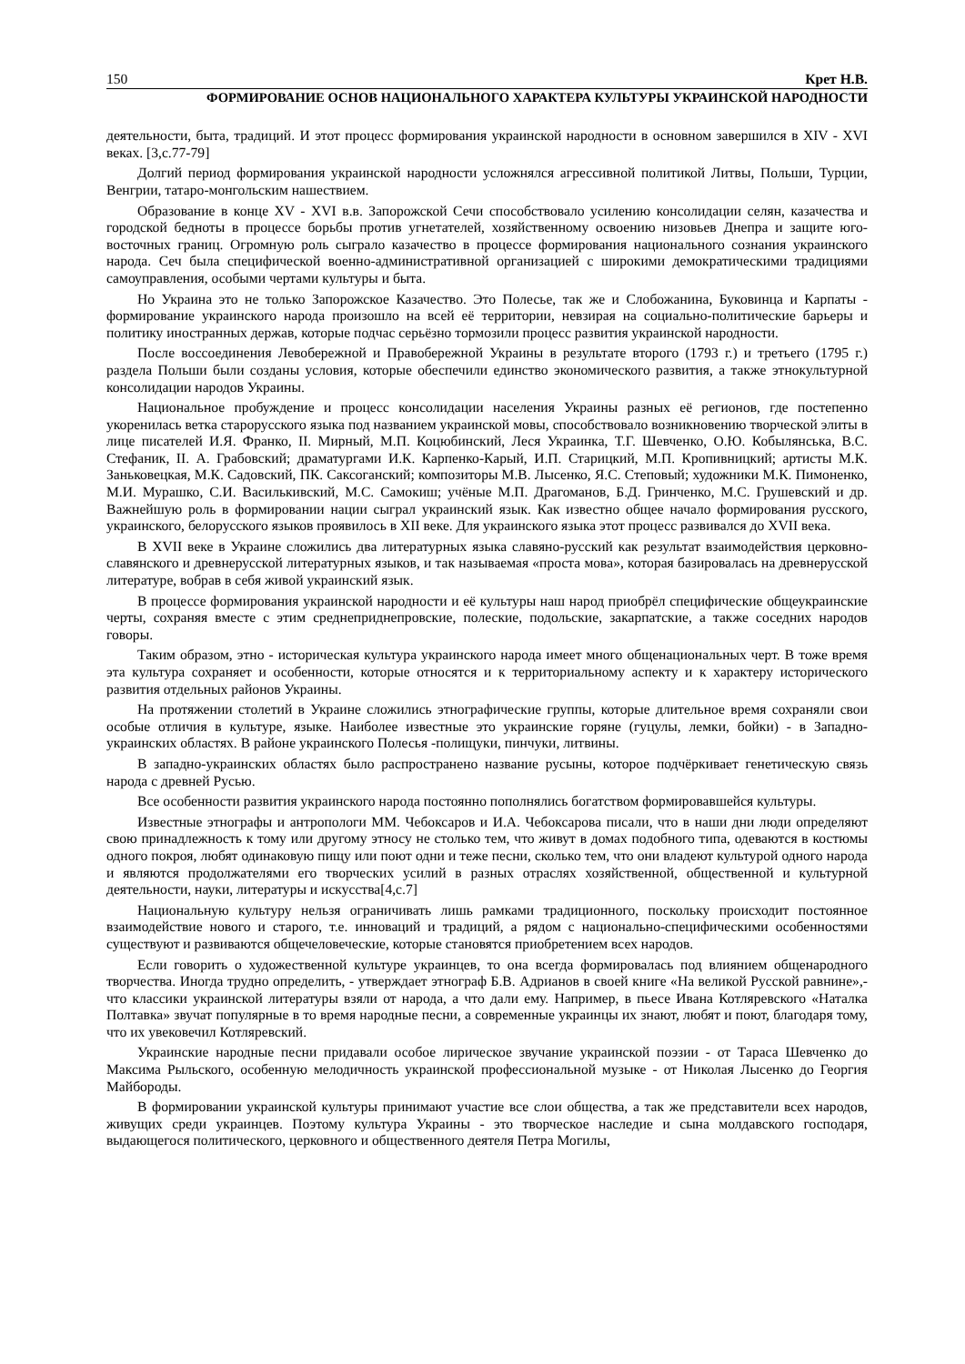150 Крет Н.В.
ФОРМИРОВАНИЕ ОСНОВ НАЦИОНАЛЬНОГО ХАРАКТЕРА КУЛЬТУРЫ УКРАИНСКОЙ НАРОДНОСТИ
деятельности, быта, традиций. И этот процесс формирования украинской народности в основном завершился в XIV - XVI веках. [3,с.77-79]
Долгий период формирования украинской народности усложнялся агрессивной политикой Литвы, Польши, Турции, Венгрии, татаро-монгольским нашествием.
Образование в конце XV - XVI в.в. Запорожской Сечи способствовало усилению консолидации селян, казачества и городской бедноты в процессе борьбы против угнетателей, хозяйственному освоению низовьев Днепра и защите юго-восточных границ. Огромную роль сыграло казачество в процессе формирования национального сознания украинского народа. Сеч была специфической военно-административной организацией с широкими демократическими традициями самоуправления, особыми чертами культуры и быта.
Но Украина это не только Запорожское Казачество. Это Полесье, так же и Слобожанина, Буковинца и Карпаты - формирование украинского народа произошло на всей её территории, невзирая на социально-политические барьеры и политику иностранных держав, которые подчас серьёзно тормозили процесс развития украинской народности.
После воссоединения Левобережной и Правобережной Украины в результате второго (1793 г.) и третьего (1795 г.) раздела Польши были созданы условия, которые обеспечили единство экономического развития, а также этнокультурной консолидации народов Украины.
Национальное пробуждение и процесс консолидации населения Украины разных её регионов, где постепенно укоренилась ветка старорусского языка под названием украинской мовы, способствовало возникновению творческой элиты в лице писателей И.Я. Франко, II. Мирный, М.П. Коцюбинский, Леся Украинка, Т.Г. Шевченко, О.Ю. Кобылянська, В.С. Стефаник, II. А. Грабовский; драматургами И.К. Карпенко-Карый, И.П. Старицкий, М.П. Кропивницкий; артисты М.К. Заньковецкая, М.К. Садовский, ПК. Саксоганский; композиторы М.В. Лысенко, Я.С. Степовый; художники М.К. Пимоненко, М.И. Мурашко, С.И. Василькивский, М.С. Самокиш; учёные М.П. Драгоманов, Б.Д. Гринченко, М.С. Грушевский и др. Важнейшую роль в формировании нации сыграл украинский язык. Как известно общее начало формирования русского, украинского, белорусского языков проявилось в XII веке. Для украинского языка этот процесс развивался до XVII века.
В XVII веке в Украине сложились два литературных языка славяно-русский как результат взаимодействия церковно-славянского и древнерусской литературных языков, и так называемая «проста мова», которая базировалась на древнерусской литературе, вобрав в себя живой украинский язык.
В процессе формирования украинской народности и её культуры наш народ приобрёл специфические общеукраинские черты, сохраняя вместе с этим среднеприднепровские, полеские, подольские, закарпатские, а также соседних народов говоры.
Таким образом, этно - историческая культура украинского народа имеет много общенациональных черт. В тоже время эта культура сохраняет и особенности, которые относятся и к территориальному аспекту и к характеру исторического развития отдельных районов Украины.
На протяжении столетий в Украине сложились этнографические группы, которые длительное время сохраняли свои особые отличия в культуре, языке. Наиболее известные это украинские горяне (гуцулы, лемки, бойки) - в Западно-украинских областях. В районе украинского Полесья -полищуки, пинчуки, литвины.
В западно-украинских областях было распространено название русыны, которое подчёркивает генетическую связь народа с древней Русью.
Все особенности развития украинского народа постоянно пополнялись богатством формировавшейся культуры.
Известные этнографы и антропологи ММ. Чебоксаров и И.А. Чебоксарова писали, что в наши дни люди определяют свою принадлежность к тому или другому этносу не столько тем, что живут в домах подобного типа, одеваются в костюмы одного покроя, любят одинаковую пищу или поют одни и теже песни, сколько тем, что они владеют культурой одного народа и являются продолжателями его творческих усилий в разных отраслях хозяйственной, общественной и культурной деятельности, науки, литературы и искусства[4,с.7]
Национальную культуру нельзя ограничивать лишь рамками традиционного, поскольку происходит постоянное взаимодействие нового и старого, т.е. инноваций и традиций, а рядом с национально-специфическими особенностями существуют и развиваются общечеловеческие, которые становятся приобретением всех народов.
Если говорить о художественной культуре украинцев, то она всегда формировалась под влиянием общенародного творчества. Иногда трудно определить, - утверждает этнограф Б.В. Адрианов в своей книге «На великой Русской равнине»,- что классики украинской литературы взяли от народа, а что дали ему. Например, в пьесе Ивана Котляревского «Наталка Полтавка» звучат популярные в то время народные песни, а современные украинцы их знают, любят и поют, благодаря тому, что их увековечил Котляревский.
Украинские народные песни придавали особое лирическое звучание украинской поэзии - от Тараса Шевченко до Максима Рыльского, особенную мелодичность украинской профессиональной музыке - от Николая Лысенко до Георгия Майбороды.
В формировании украинской культуры принимают участие все слои общества, а так же представители всех народов, живущих среди украинцев. Поэтому культура Украины - это творческое наследие и сына молдавского господаря, выдающегося политического, церковного и общественного деятеля Петра Могилы,